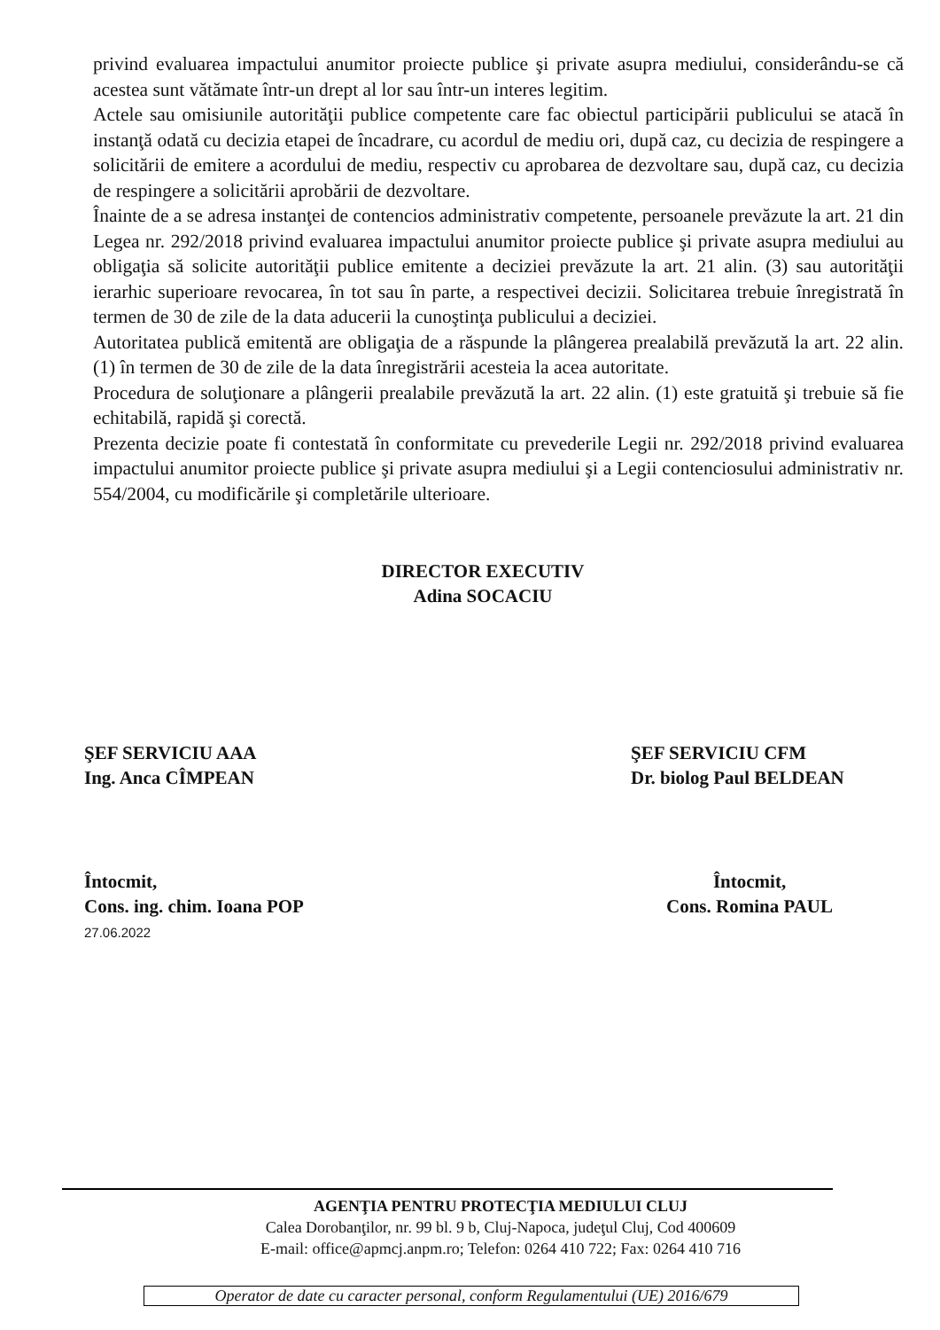privind evaluarea impactului anumitor proiecte publice şi private asupra mediului, considerându-se că acestea sunt vătămate într-un drept al lor sau într-un interes legitim.
Actele sau omisiunile autorităţii publice competente care fac obiectul participării publicului se atacă în instanţă odată cu decizia etapei de încadrare, cu acordul de mediu ori, după caz, cu decizia de respingere a solicitării de emitere a acordului de mediu, respectiv cu aprobarea de dezvoltare sau, după caz, cu decizia de respingere a solicitării aprobării de dezvoltare.
Înainte de a se adresa instanţei de contencios administrativ competente, persoanele prevăzute la art. 21 din Legea nr. 292/2018 privind evaluarea impactului anumitor proiecte publice şi private asupra mediului au obligaţia să solicite autorităţii publice emitente a deciziei prevăzute la art. 21 alin. (3) sau autorităţii ierarhic superioare revocarea, în tot sau în parte, a respectivei decizii. Solicitarea trebuie înregistrată în termen de 30 de zile de la data aducerii la cunoştinţa publicului a deciziei.
Autoritatea publică emitentă are obligaţia de a răspunde la plângerea prealabilă prevăzută la art. 22 alin. (1) în termen de 30 de zile de la data înregistrării acesteia la acea autoritate.
Procedura de soluţionare a plângerii prealabile prevăzută la art. 22 alin. (1) este gratuită şi trebuie să fie echitabilă, rapidă şi corectă.
Prezenta decizie poate fi contestată în conformitate cu prevederile Legii nr. 292/2018 privind evaluarea impactului anumitor proiecte publice şi private asupra mediului şi a Legii contenciosului administrativ nr. 554/2004, cu modificările şi completările ulterioare.
DIRECTOR EXECUTIV
Adina SOCACIU
ŞEF SERVICIU AAA
Ing. Anca CÎMPEAN
ŞEF SERVICIU CFM
Dr. biolog Paul BELDEAN
Întocmit,
Cons. ing. chim. Ioana POP
27.06.2022
Întocmit,
Cons. Romina PAUL
AGENŢIA PENTRU PROTECŢIA MEDIULUI CLUJ
Calea Dorobanţilor, nr. 99 bl. 9 b, Cluj-Napoca, judeţul Cluj, Cod 400609
E-mail: office@apmcj.anpm.ro; Telefon: 0264 410 722; Fax: 0264 410 716
Operator de date cu caracter personal, conform Regulamentului (UE) 2016/679